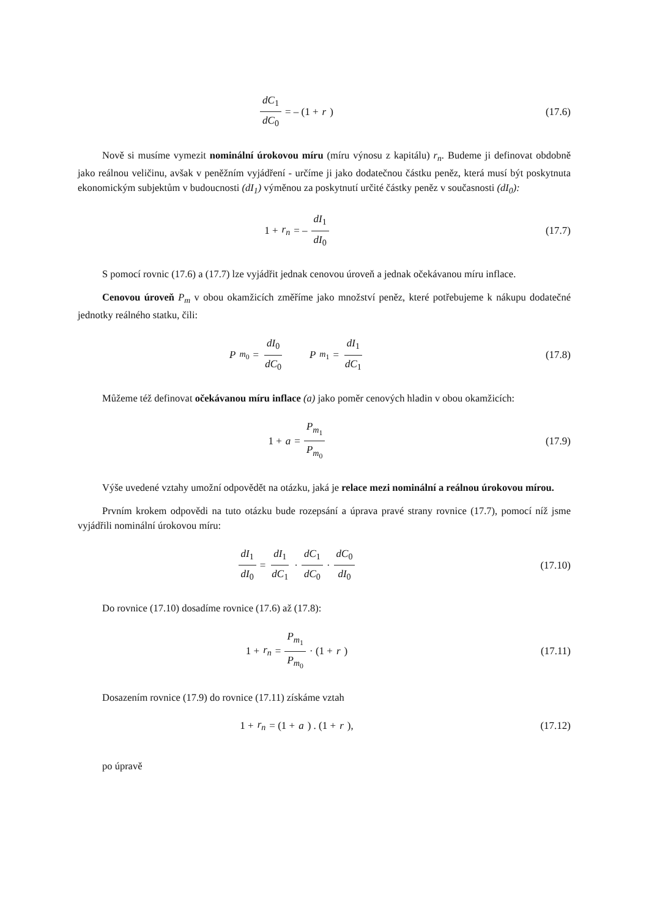dC<sub>1</sub> dC<sub>0</sub> = – (1 + r) (17.6)
Nově si musíme vymezit nominální úrokovou míru (míru výnosu z kapitálu) r<sub>n</sub>. Budeme ji definovat obdobně jako reálnou veličinu, avšak v peněžním vyjádření - určíme ji jako dodatečnou částku peněz, která musí být poskytnuta ekonomickým subjektům v budoucnosti (dI<sub>1</sub>) výměnou za poskytnutí určité částky peněz v současnosti (dI<sub>0</sub>):
1 + r<sub>n</sub> = – dI<sub>1</sub> dI<sub>0</sub> (17.7)
S pomocí rovnic (17.6) a (17.7) lze vyjádřit jednak cenovou úroveň a jednak očekávanou míru inflace.
Cenovou úroveň P<sub>m</sub> v obou okamžicích změříme jako množství peněz, které potřebujeme k nákupu dodatečné jednotky reálného statku, čili:
P<sub>m<sub>0</sub></sub> = dI<sub>0</sub> dC<sub>0</sub> P<sub>m<sub>1</sub></sub> = dI<sub>1</sub> dC<sub>1</sub>
(17.8)
Můžeme též definovat očekávanou míru inflace (a) jako poměr cenových hladin v obou okamžicích:
1 + a = P<sub>m<sub>1</sub></sub> P<sub>m<sub>0</sub></sub> (17.9)
Výše uvedené vztahy umožní odpovědět na otázku, jaká je relace mezi nominální a reálnou úrokovou mírou.
Prvním krokem odpovědi na tuto otázku bude rozepsání a úprava pravé strany rovnice (17.7), pomocí níž jsme vyjádřili nominální úrokovou míru:
dI<sub>1</sub> dI<sub>0</sub> = dI<sub>1</sub> dC<sub>1</sub> · dC<sub>1</sub> dC<sub>0</sub> · dC<sub>0</sub> dI<sub>0</sub>
(17.10)
Do rovnice (17.10) dosadíme rovnice (17.6) až (17.8):
1 + r<sub>n</sub> = P<sub>m<sub>1</sub></sub> P<sub>m<sub>0</sub></sub> · (1 + r) (17.11)
Dosazením rovnice (17.9) do rovnice (17.11) získáme vztah
1 + r<sub>n</sub> = (1 + a) . (1 + r), (17.12)
po úpravě